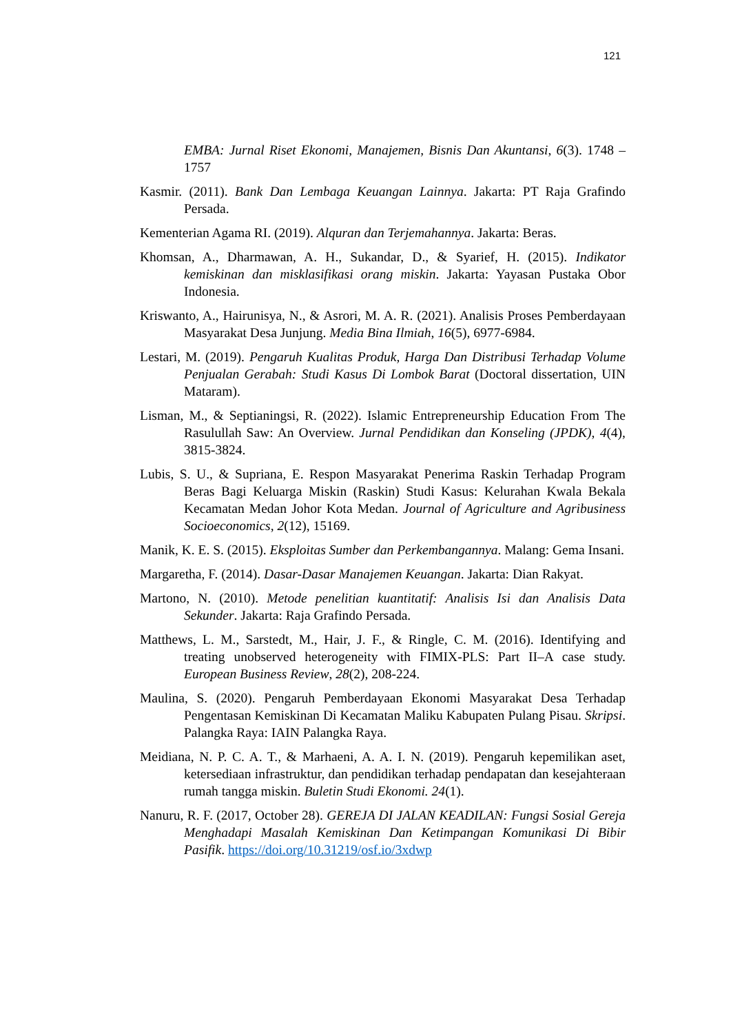121
EMBA: Jurnal Riset Ekonomi, Manajemen, Bisnis Dan Akuntansi, 6(3). 1748 – 1757
Kasmir. (2011). Bank Dan Lembaga Keuangan Lainnya. Jakarta: PT Raja Grafindo Persada.
Kementerian Agama RI. (2019). Alquran dan Terjemahannya. Jakarta: Beras.
Khomsan, A., Dharmawan, A. H., Sukandar, D., & Syarief, H. (2015). Indikator kemiskinan dan misklasifikasi orang miskin. Jakarta: Yayasan Pustaka Obor Indonesia.
Kriswanto, A., Hairunisya, N., & Asrori, M. A. R. (2021). Analisis Proses Pemberdayaan Masyarakat Desa Junjung. Media Bina Ilmiah, 16(5), 6977-6984.
Lestari, M. (2019). Pengaruh Kualitas Produk, Harga Dan Distribusi Terhadap Volume Penjualan Gerabah: Studi Kasus Di Lombok Barat (Doctoral dissertation, UIN Mataram).
Lisman, M., & Septianingsi, R. (2022). Islamic Entrepreneurship Education From The Rasulullah Saw: An Overview. Jurnal Pendidikan dan Konseling (JPDK), 4(4), 3815-3824.
Lubis, S. U., & Supriana, E. Respon Masyarakat Penerima Raskin Terhadap Program Beras Bagi Keluarga Miskin (Raskin) Studi Kasus: Kelurahan Kwala Bekala Kecamatan Medan Johor Kota Medan. Journal of Agriculture and Agribusiness Socioeconomics, 2(12), 15169.
Manik, K. E. S. (2015). Eksploitas Sumber dan Perkembangannya. Malang: Gema Insani.
Margaretha, F. (2014). Dasar-Dasar Manajemen Keuangan. Jakarta: Dian Rakyat.
Martono, N. (2010). Metode penelitian kuantitatif: Analisis Isi dan Analisis Data Sekunder. Jakarta: Raja Grafindo Persada.
Matthews, L. M., Sarstedt, M., Hair, J. F., & Ringle, C. M. (2016). Identifying and treating unobserved heterogeneity with FIMIX-PLS: Part II–A case study. European Business Review, 28(2), 208-224.
Maulina, S. (2020). Pengaruh Pemberdayaan Ekonomi Masyarakat Desa Terhadap Pengentasan Kemiskinan Di Kecamatan Maliku Kabupaten Pulang Pisau. Skripsi. Palangka Raya: IAIN Palangka Raya.
Meidiana, N. P. C. A. T., & Marhaeni, A. A. I. N. (2019). Pengaruh kepemilikan aset, ketersediaan infrastruktur, dan pendidikan terhadap pendapatan dan kesejahteraan rumah tangga miskin. Buletin Studi Ekonomi. 24(1).
Nanuru, R. F. (2017, October 28). GEREJA DI JALAN KEADILAN: Fungsi Sosial Gereja Menghadapi Masalah Kemiskinan Dan Ketimpangan Komunikasi Di Bibir Pasifik. https://doi.org/10.31219/osf.io/3xdwp